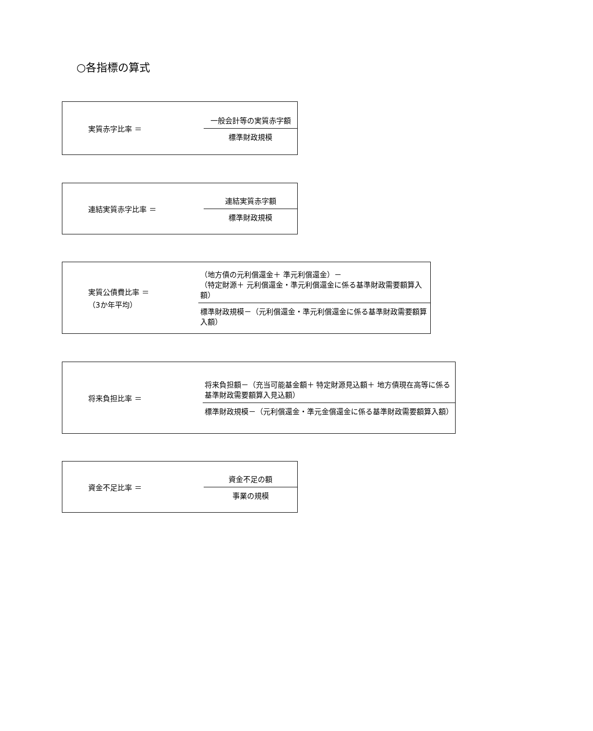○各指標の算式
実質赤字比率 ＝
一般会計等の実質赤字額
標準財政規模
連結実質赤字比率 ＝
連結実質赤字額
標準財政規模
実質公債費比率 ＝
（3か年平均）
（地方債の元利償還金＋ 準元利償還金）－
（特定財源＋ 元利償還金・準元利償還金に係る基準財政需要額算入額）
標準財政規模－（元利償還金・準元利償還金に係る基準財政需要額算入額）
将来負担比率 ＝
将来負担額－（充当可能基金額＋ 特定財源見込額＋ 地方債現在高等に係る
基準財政需要額算入見込額）
標準財政規模－（元利償還金・準元金償還金に係る基準財政需要額算入額）
資金不足比率 ＝
資金不足の額
事業の規模